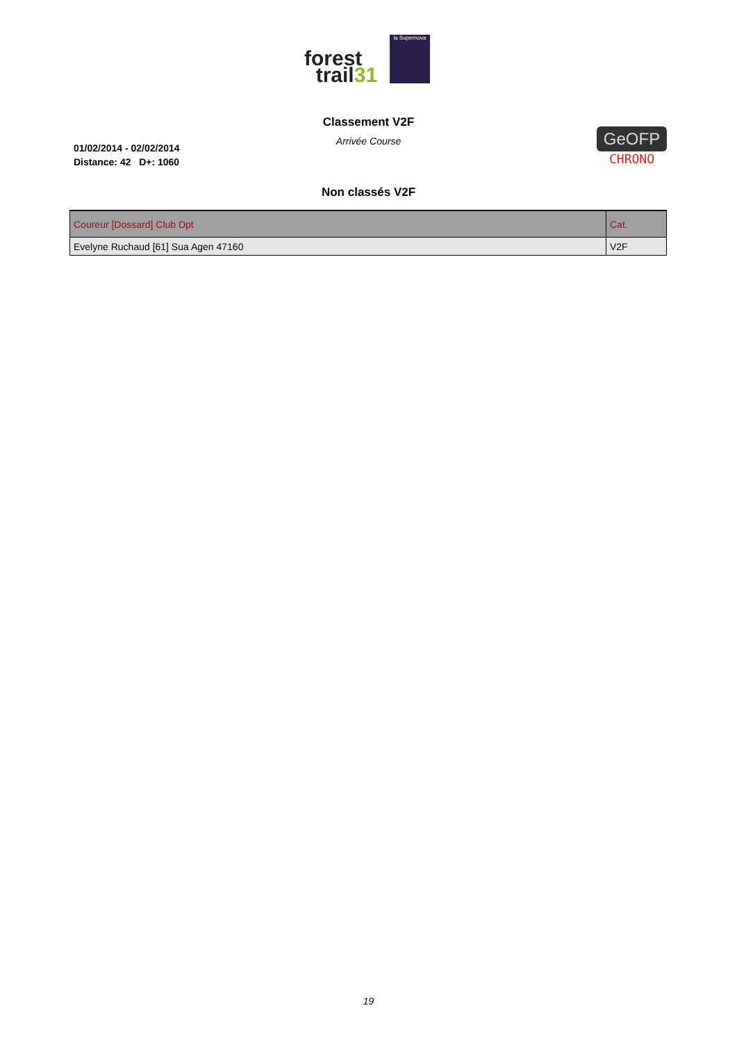forest
trail31
la Supernova
Classement V2F
Arrivée Course
01/02/2014 - 02/02/2014
Distance: 42 D+: 1060
GeOFP
CHRONO
Non classés V2F
| Coureur [Dossard] Club Dpt | Cat. |
| --- | --- |
| Evelyne Ruchaud [61] Sua Agen 47160 | V2F |
19